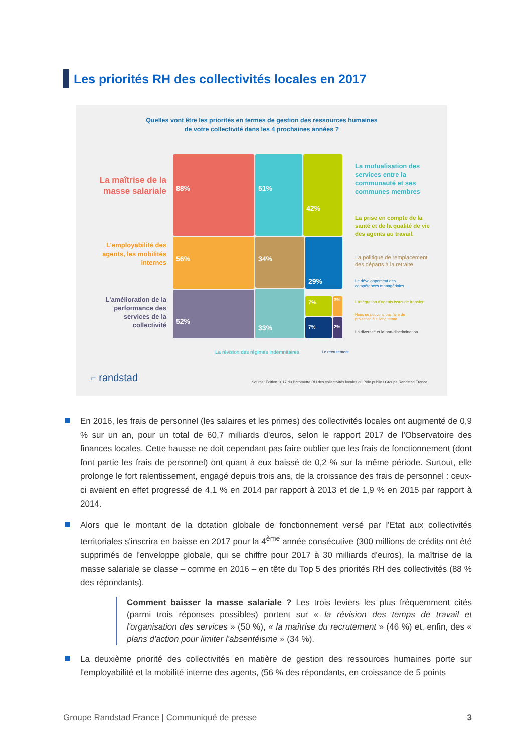Les priorités RH des collectivités locales en 2017
Quelles vont être les priorités en termes de gestion des ressources humaines
de votre collectivité dans les 4 prochaines années ?
88% 51% 42%
56% 34% 29%
52% 33%
7% 3%
7% 2%
La maîtrise de la masse salariale
L'employabilité des agents, les mobilités internes
L'amélioration de la performance des services de la collectivité
La mutualisation des services entre la communauté et ses communes membres
La prise en compte de la santé et de la qualité de vie des agents au travail.
La politique de remplacement
des départs à la retraite
Le développement des
compétences managériales
L'intégration d'agents issus de transfert
Nous ne pouvons pas faire de
projection à si long terme
La diversité et la non-discrimination
La révision des régimes indemnitaires
Le recrutement
⌐ randstad
Source: Édition 2017 du Baromètre RH des collectivités locales du Pôle public / Groupe Randstad France
En 2016, les frais de personnel (les salaires et les primes) des collectivités locales ont augmenté de 0,9 % sur un an, pour un total de 60,7 milliards d'euros, selon le rapport 2017 de l'Observatoire des finances locales. Cette hausse ne doit cependant pas faire oublier que les frais de fonctionnement (dont font partie les frais de personnel) ont quant à eux baissé de 0,2 % sur la même période. Surtout, elle prolonge le fort ralentissement, engagé depuis trois ans, de la croissance des frais de personnel : ceux-ci avaient en effet progressé de 4,1 % en 2014 par rapport à 2013 et de 1,9 % en 2015 par rapport à 2014.
Alors que le montant de la dotation globale de fonctionnement versé par l'Etat aux collectivités territoriales s'inscrira en baisse en 2017 pour la 4<sup>ème</sup> année consécutive (300 millions de crédits ont été supprimés de l'enveloppe globale, qui se chiffre pour 2017 à 30 milliards d'euros), la maîtrise de la masse salariale se classe – comme en 2016 – en tête du Top 5 des priorités RH des collectivités (88 % des répondants).
Comment baisser la masse salariale ? Les trois leviers les plus fréquemment cités (parmi trois réponses possibles) portent sur « la révision des temps de travail et l'organisation des services » (50 %), « la maîtrise du recrutement » (46 %) et, enfin, des « plans d'action pour limiter l'absentéisme » (34 %).
La deuxième priorité des collectivités en matière de gestion des ressources humaines porte sur l'employabilité et la mobilité interne des agents, (56 % des répondants, en croissance de 5 points
Groupe Randstad France | Communiqué de presse 3